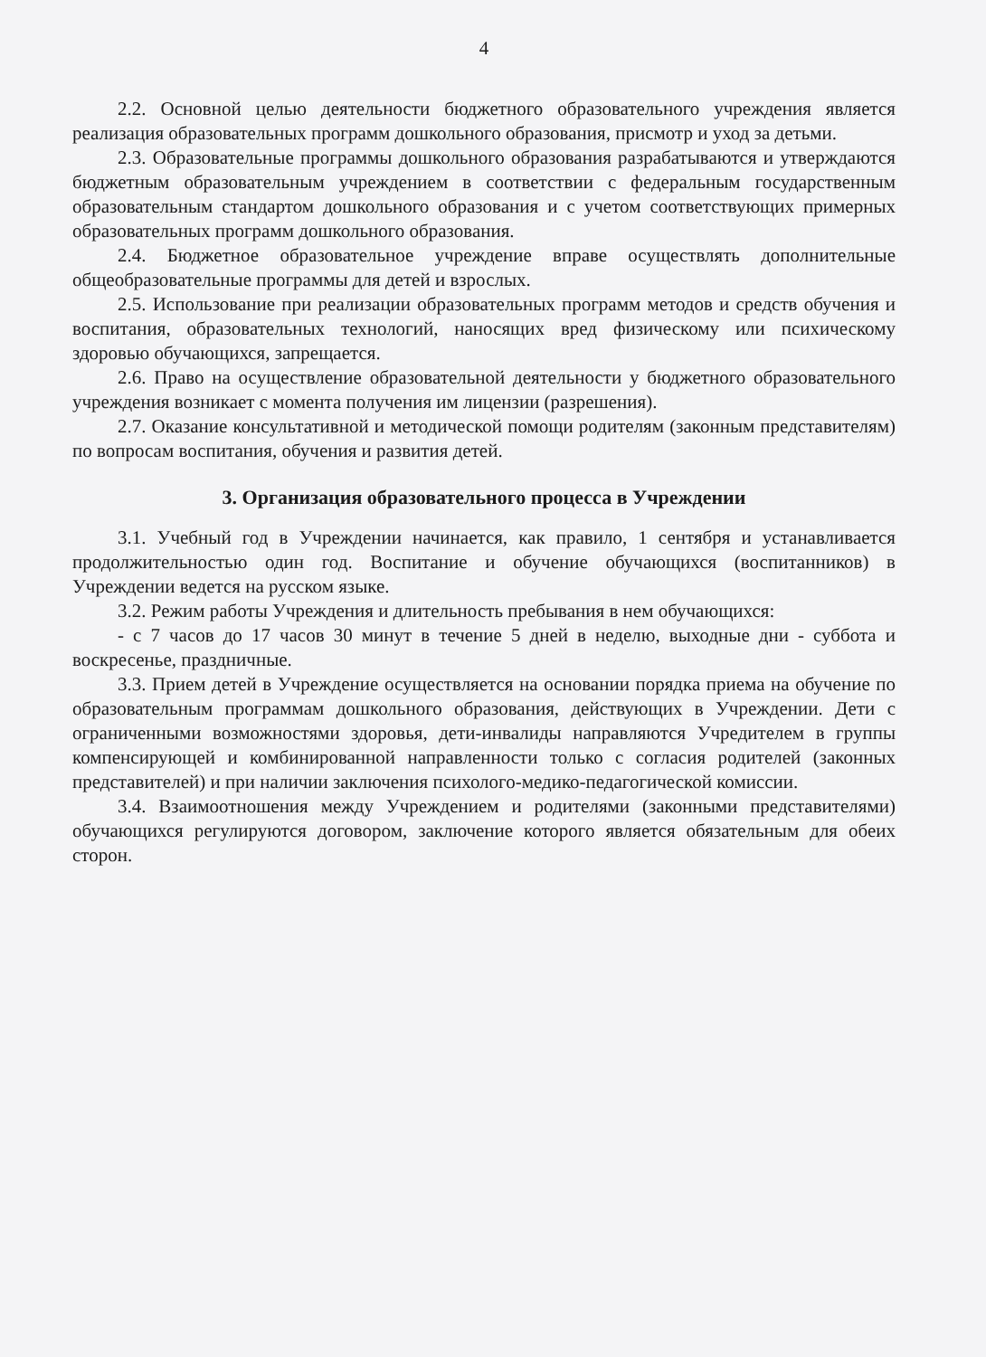4
2.2. Основной целью деятельности бюджетного образовательного учреждения является реализация образовательных программ дошкольного образования, присмотр и уход за детьми.
2.3. Образовательные программы дошкольного образования разрабатываются и утверждаются бюджетным образовательным учреждением в соответствии с федеральным государственным образовательным стандартом дошкольного образования и с учетом соответствующих примерных образовательных программ дошкольного образования.
2.4. Бюджетное образовательное учреждение вправе осуществлять дополнительные общеобразовательные программы для детей и взрослых.
2.5. Использование при реализации образовательных программ методов и средств обучения и воспитания, образовательных технологий, наносящих вред физическому или психическому здоровью обучающихся, запрещается.
2.6. Право на осуществление образовательной деятельности у бюджетного образовательного учреждения возникает с момента получения им лицензии (разрешения).
2.7. Оказание консультативной и методической помощи родителям (законным представителям) по вопросам воспитания, обучения и развития детей.
3. Организация образовательного процесса в Учреждении
3.1. Учебный год в Учреждении начинается, как правило, 1 сентября и устанавливается продолжительностью один год. Воспитание и обучение обучающихся (воспитанников) в Учреждении ведется на русском языке.
3.2. Режим работы Учреждения и длительность пребывания в нем обучающихся:
- с 7 часов до 17 часов 30 минут в течение 5 дней в неделю, выходные дни - суббота и воскресенье, праздничные.
3.3. Прием детей в Учреждение осуществляется на основании порядка приема на обучение по образовательным программам дошкольного образования, действующих в Учреждении. Дети с ограниченными возможностями здоровья, дети-инвалиды направляются Учредителем в группы компенсирующей и комбинированной направленности только с согласия родителей (законных представителей) и при наличии заключения психолого-медико-педагогической комиссии.
3.4. Взаимоотношения между Учреждением и родителями (законными представителями) обучающихся регулируются договором, заключение которого является обязательным для обеих сторон.